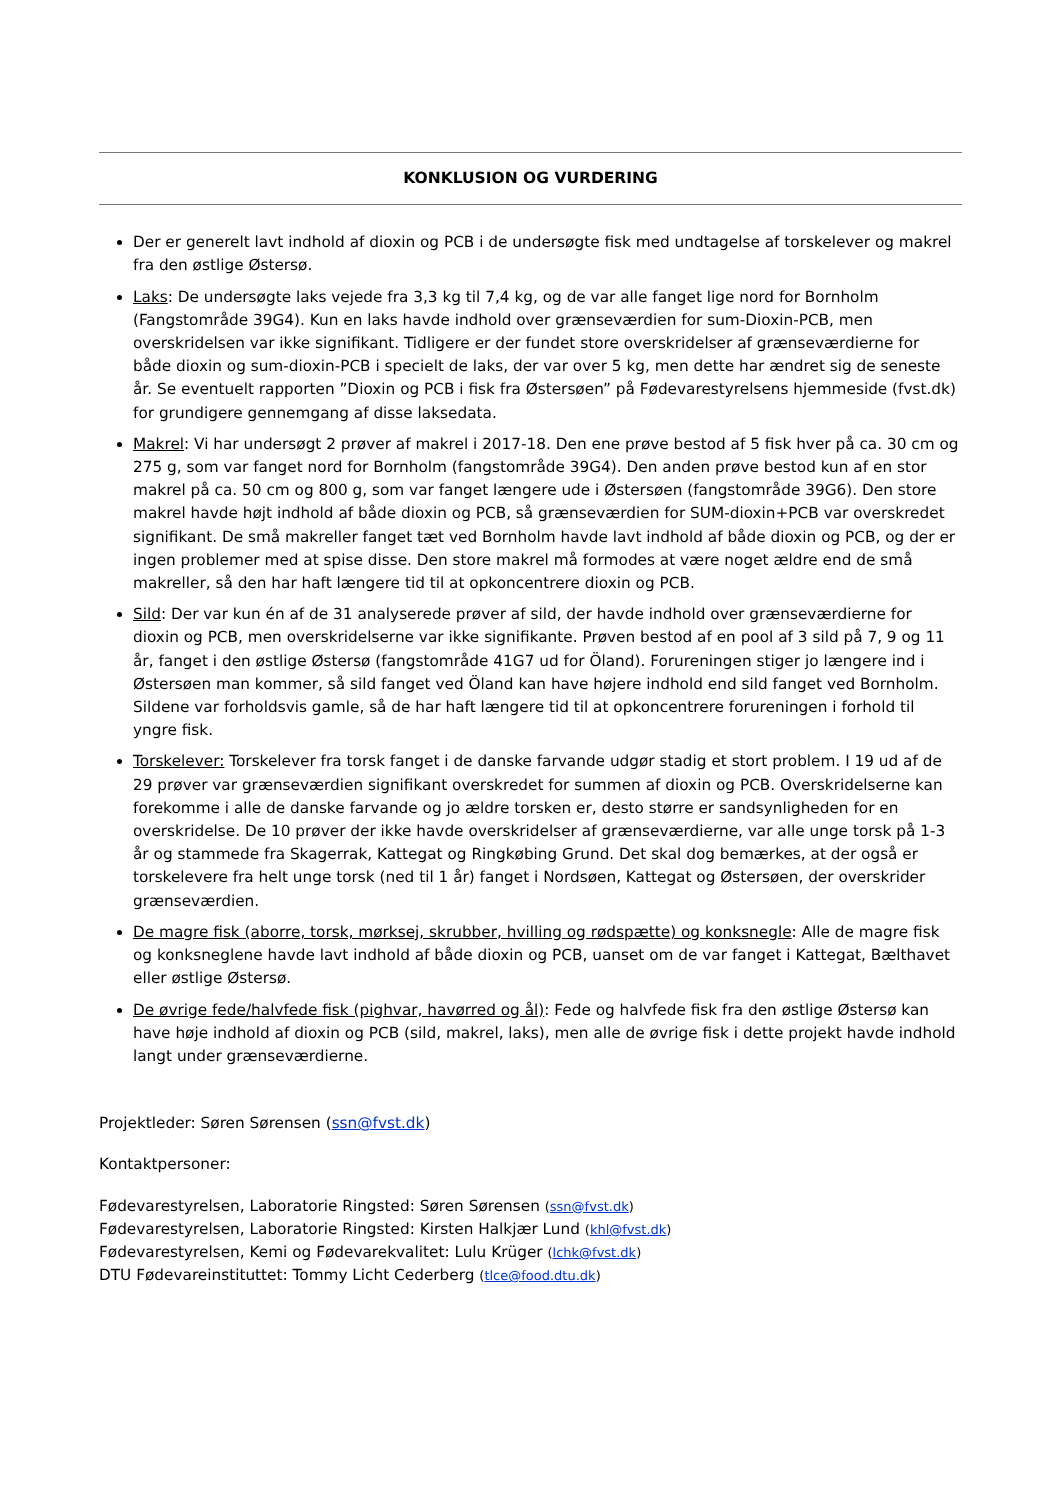KONKLUSION OG VURDERING
Der er generelt lavt indhold af dioxin og PCB i de undersøgte fisk med undtagelse af torskelever og makrel fra den østlige Østersø.
Laks: De undersøgte laks vejede fra 3,3 kg til 7,4 kg, og de var alle fanget lige nord for Bornholm (Fangstområde 39G4). Kun en laks havde indhold over grænseværdien for sum-Dioxin-PCB, men overskridelsen var ikke signifikant. Tidligere er der fundet store overskridelser af grænseværdierne for både dioxin og sum-dioxin-PCB i specielt de laks, der var over 5 kg, men dette har ændret sig de seneste år. Se eventuelt rapporten ”Dioxin og PCB i fisk fra Østersøen” på Fødevarestyrelsens hjemmeside (fvst.dk) for grundigere gennemgang af disse laksedata.
Makrel: Vi har undersøgt 2 prøver af makrel i 2017-18. Den ene prøve bestod af 5 fisk hver på ca. 30 cm og 275 g, som var fanget nord for Bornholm (fangstområde 39G4). Den anden prøve bestod kun af en stor makrel på ca. 50 cm og 800 g, som var fanget længere ude i Østersøen (fangstområde 39G6). Den store makrel havde højt indhold af både dioxin og PCB, så grænseværdien for SUM-dioxin+PCB var overskredet signifikant. De små makreller fanget tæt ved Bornholm havde lavt indhold af både dioxin og PCB, og der er ingen problemer med at spise disse. Den store makrel må formodes at være noget ældre end de små makreller, så den har haft længere tid til at opkoncentrere dioxin og PCB.
Sild: Der var kun én af de 31 analyserede prøver af sild, der havde indhold over grænseværdierne for dioxin og PCB, men overskridelserne var ikke signifikante. Prøven bestod af en pool af 3 sild på 7, 9 og 11 år, fanget i den østlige Østersø (fangstområde 41G7 ud for Öland). Forureningen stiger jo længere ind i Østersøen man kommer, så sild fanget ved Öland kan have højere indhold end sild fanget ved Bornholm. Sildene var forholdsvis gamle, så de har haft længere tid til at opkoncentrere forureningen i forhold til yngre fisk.
Torskelever: Torskelever fra torsk fanget i de danske farvande udgør stadig et stort problem. I 19 ud af de 29 prøver var grænseværdien signifikant overskredet for summen af dioxin og PCB. Overskridelserne kan forekomme i alle de danske farvande og jo ældre torsken er, desto større er sandsynligheden for en overskridelse. De 10 prøver der ikke havde overskridelser af grænseværdierne, var alle unge torsk på 1-3 år og stammede fra Skagerrak, Kattegat og Ringkøbing Grund. Det skal dog bemærkes, at der også er torskelevere fra helt unge torsk (ned til 1 år) fanget i Nordsøen, Kattegat og Østersøen, der overskrider grænseværdien.
De magre fisk (aborre, torsk, mørksej, skrubber, hvilling og rødspætte) og konksnegle: Alle de magre fisk og konksneglene havde lavt indhold af både dioxin og PCB, uanset om de var fanget i Kattegat, Bælthavet eller østlige Østersø.
De øvrige fede/halvfede fisk (pighvar, havørred og ål): Fede og halvfede fisk fra den østlige Østersø kan have høje indhold af dioxin og PCB (sild, makrel, laks), men alle de øvrige fisk i dette projekt havde indhold langt under grænseværdierne.
Projektleder: Søren Sørensen (ssn@fvst.dk)
Kontaktpersoner:
Fødevarestyrelsen, Laboratorie Ringsted: Søren Sørensen (ssn@fvst.dk)
Fødevarestyrelsen, Laboratorie Ringsted: Kirsten Halkjær Lund (khl@fvst.dk)
Fødevarestyrelsen, Kemi og Fødevarekvalitet: Lulu Krüger (lchk@fvst.dk)
DTU Fødevareinstituttet: Tommy Licht Cederberg (tlce@food.dtu.dk)